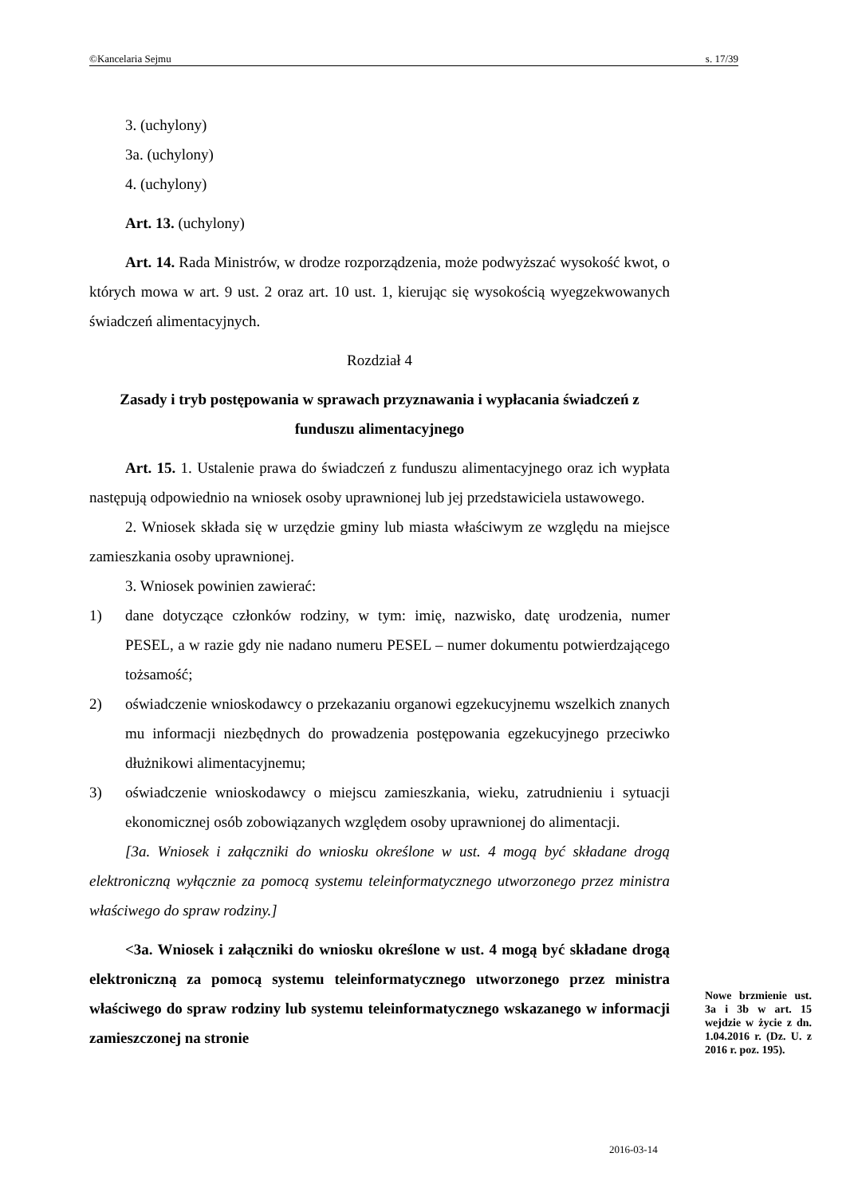©Kancelaria Sejmu s. 17/39
3. (uchylony)
3a. (uchylony)
4. (uchylony)
Art. 13. (uchylony)
Art. 14. Rada Ministrów, w drodze rozporządzenia, może podwyższać wysokość kwot, o których mowa w art. 9 ust. 2 oraz art. 10 ust. 1, kierując się wysokością wyegzekwowanych świadczeń alimentacyjnych.
Rozdział 4
Zasady i tryb postępowania w sprawach przyznawania i wypłacania świadczeń z funduszu alimentacyjnego
Art. 15. 1. Ustalenie prawa do świadczeń z funduszu alimentacyjnego oraz ich wypłata następują odpowiednio na wniosek osoby uprawnionej lub jej przedstawiciela ustawowego.
2. Wniosek składa się w urzędzie gminy lub miasta właściwym ze względu na miejsce zamieszkania osoby uprawnionej.
3. Wniosek powinien zawierać:
1) dane dotyczące członków rodziny, w tym: imię, nazwisko, datę urodzenia, numer PESEL, a w razie gdy nie nadano numeru PESEL – numer dokumentu potwierdzającego tożsamość;
2) oświadczenie wnioskodawcy o przekazaniu organowi egzekucyjnemu wszelkich znanych mu informacji niezbędnych do prowadzenia postępowania egzekucyjnego przeciwko dłużnikowi alimentacyjnemu;
3) oświadczenie wnioskodawcy o miejscu zamieszkania, wieku, zatrudnieniu i sytuacji ekonomicznej osób zobowiązanych względem osoby uprawnionej do alimentacji.
[3a. Wniosek i załączniki do wniosku określone w ust. 4 mogą być składane drogą elektroniczną wyłącznie za pomocą systemu teleinformatycznego utworzonego przez ministra właściwego do spraw rodziny.]
<3a. Wniosek i załączniki do wniosku określone w ust. 4 mogą być składane drogą elektroniczną za pomocą systemu teleinformatycznego utworzonego przez ministra właściwego do spraw rodziny lub systemu teleinformatycznego wskazanego w informacji zamieszczonej na stronie
Nowe brzmienie ust. 3a i 3b w art. 15 wejdzie w życie z dn. 1.04.2016 r. (Dz. U. z 2016 r. poz. 195).
2016-03-14